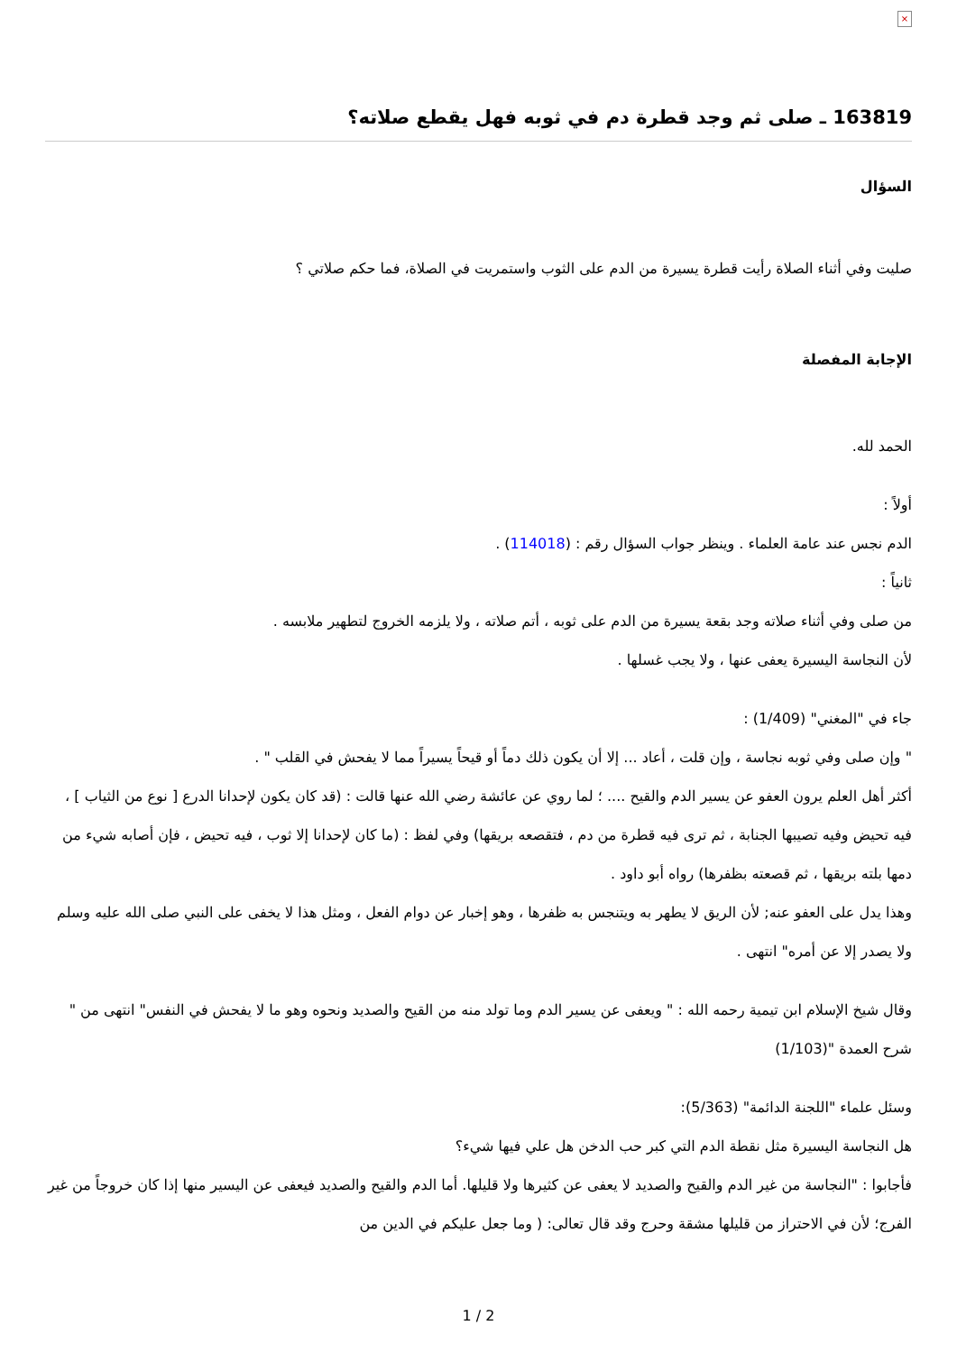×
163819 ـ صلى ثم وجد قطرة دم في ثوبه فهل يقطع صلاته؟
السؤال
صليت وفي أثناء الصلاة رأيت قطرة يسيرة من الدم على الثوب واستمريت في الصلاة، فما حكم صلاتي ؟
الإجابة المفصلة
الحمد لله.
أولاً :
الدم نجس عند عامة العلماء . وينظر جواب السؤال رقم : (114018) .
ثانياً :
من صلى وفي أثناء صلاته وجد بقعة يسيرة من الدم على ثوبه ، أتم صلاته ، ولا يلزمه الخروج لتطهير ملابسه .
لأن النجاسة اليسيرة يعفى عنها ، ولا يجب غسلها .
جاء في "المغني" (1/409) :
" وإن صلى وفي ثوبه نجاسة ، وإن قلت ، أعاد ... إلا أن يكون ذلك دماً أو قيحاً يسيراً مما لا يفحش في القلب " .
أكثر أهل العلم يرون العفو عن يسير الدم والقيح .... ؛ لما روي عن عائشة رضي الله عنها قالت : (قد كان يكون لإحدانا الدرع [ نوع من الثياب ] ، فيه تحيض وفيه تصيبها الجنابة ، ثم ترى فيه قطرة من دم ، فتقصعه بريقها) وفي لفظ : (ما كان لإحدانا إلا ثوب ، فيه تحيض ، فإن أصابه شيء من دمها بلته بريقها ، ثم قصعته بظفرها) رواه أبو داود .
وهذا يدل على العفو عنه; لأن الريق لا يطهر به ويتنجس به ظفرها ، وهو إخبار عن دوام الفعل ، ومثل هذا لا يخفى على النبي صلى الله عليه وسلم ولا يصدر إلا عن أمره" انتهى .
وقال شيخ الإسلام ابن تيمية رحمه الله : " ويعفى عن يسير الدم وما تولد منه من القيح والصديد ونحوه وهو ما لا يفحش في النفس" انتهى من " شرح العمدة "(1/103)
وسئل علماء "اللجنة الدائمة" (5/363):
هل النجاسة اليسيرة مثل نقطة الدم التي كبر حب الدخن هل علي فيها شيء؟
فأجابوا : "النجاسة من غير الدم والقيح والصديد لا يعفى عن كثيرها ولا قليلها. أما الدم والقيح والصديد فيعفى عن اليسير منها إذا كان خروجاً من غير الفرج؛ لأن في الاحتراز من قليلها مشقة وحرج وقد قال تعالى: ( وما جعل عليكم في الدين من
1 / 2